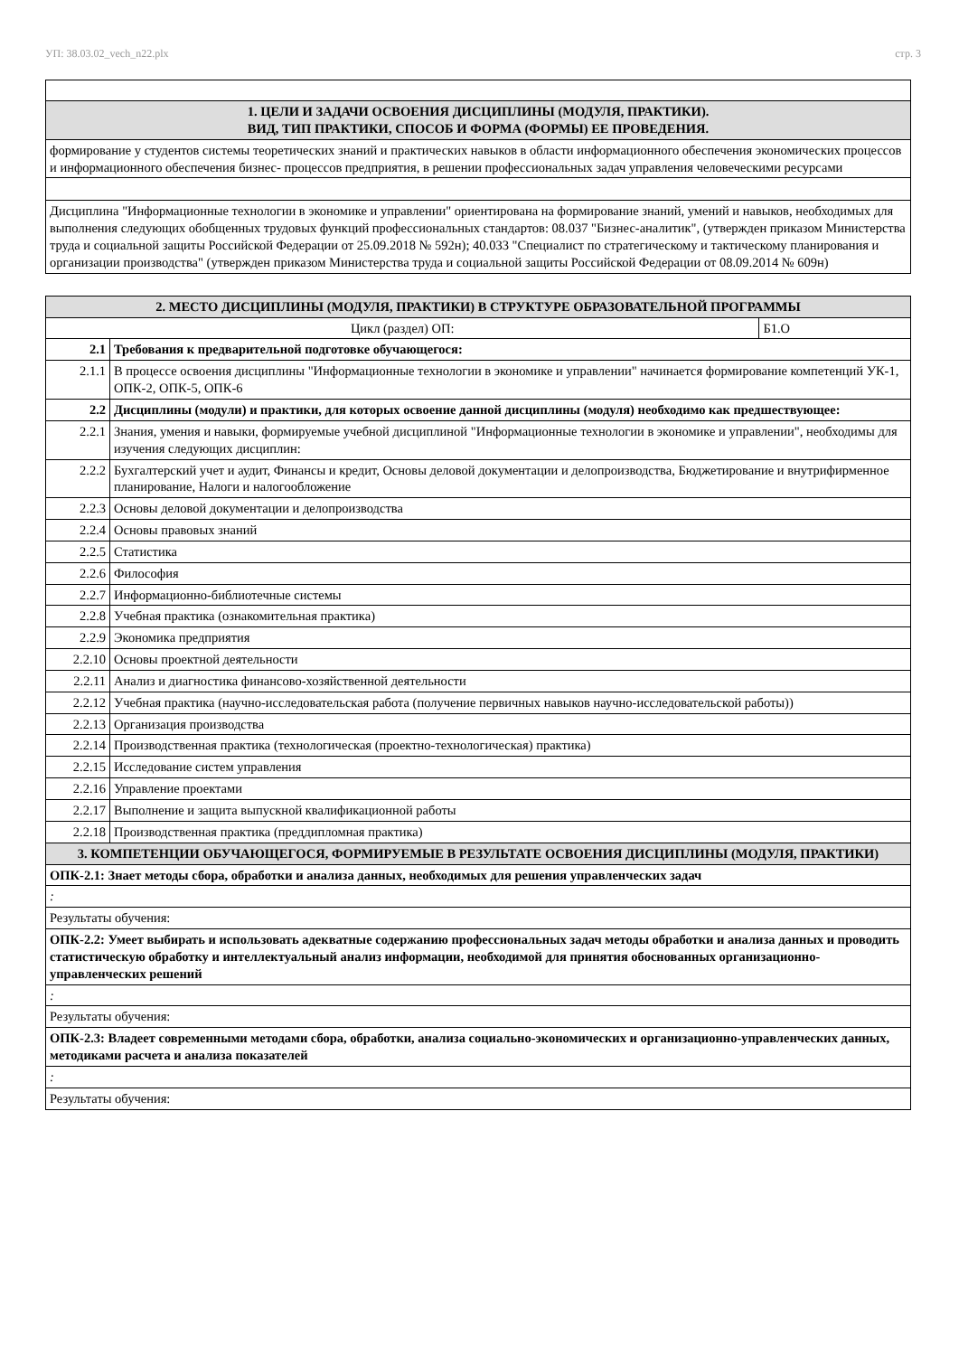УП: 38.03.02_vech_n22.plx стр. 3
| 1. ЦЕЛИ И ЗАДАЧИ ОСВОЕНИЯ ДИСЦИПЛИНЫ (МОДУЛЯ, ПРАКТИКИ). ВИД, ТИП ПРАКТИКИ, СПОСОБ И ФОРМА (ФОРМЫ) ЕЕ ПРОВЕДЕНИЯ. |
| формирование у студентов системы теоретических знаний и практических навыков в области информационного обеспечения экономических процессов и информационного обеспечения бизнес- процессов предприятия, в решении профессиональных задач управления человеческими ресурсами |
| Дисциплина "Информационные технологии в экономике и управлении" ориентирована на формирование знаний, умений и навыков, необходимых для выполнения следующих обобщенных трудовых функций профессиональных стандартов: 08.037 "Бизнес-аналитик", (утвержден приказом Министерства труда и социальной защиты Российской Федерации от 25.09.2018 № 592н); 40.033 "Специалист по стратегическому и тактическому планирования и организации производства" (утвержден приказом Министерства труда и социальной защиты Российской Федерации от 08.09.2014 № 609н) |
| 2. МЕСТО ДИСЦИПЛИНЫ (МОДУЛЯ, ПРАКТИКИ) В СТРУКТУРЕ ОБРАЗОВАТЕЛЬНОЙ ПРОГРАММЫ | | |
| Цикл (раздел) ОП: | | Б1.О |
| 2.1 | Требования к предварительной подготовке обучающегося: | |
| 2.1.1 | В процессе освоения дисциплины "Информационные технологии в экономике и управлении" начинается формирование компетенций УК-1, ОПК-2, ОПК-5, ОПК-6 | |
| 2.2 | Дисциплины (модули) и практики, для которых освоение данной дисциплины (модуля) необходимо как предшествующее: | |
| 2.2.1 | Знания, умения и навыки, формируемые учебной дисциплиной "Информационные технологии в экономике и управлении", необходимы для изучения следующих дисциплин: | |
| 2.2.2 | Бухгалтерский учет и аудит, Финансы и кредит, Основы деловой документации и делопроизводства, Бюджетирование и внутрифирменное планирование, Налоги и налогообложение | |
| 2.2.3 | Основы деловой документации и делопроизводства | |
| 2.2.4 | Основы правовых знаний | |
| 2.2.5 | Статистика | |
| 2.2.6 | Философия | |
| 2.2.7 | Информационно-библиотечные системы | |
| 2.2.8 | Учебная практика (ознакомительная практика) | |
| 2.2.9 | Экономика предприятия | |
| 2.2.10 | Основы проектной деятельности | |
| 2.2.11 | Анализ и диагностика финансово-хозяйственной деятельности | |
| 2.2.12 | Учебная практика (научно-исследовательская работа (получение первичных навыков научно-исследовательской работы)) | |
| 2.2.13 | Организация производства | |
| 2.2.14 | Производственная практика (технологическая (проектно-технологическая) практика) | |
| 2.2.15 | Исследование систем управления | |
| 2.2.16 | Управление проектами | |
| 2.2.17 | Выполнение и защита выпускной квалификационной работы | |
| 2.2.18 | Производственная практика (преддипломная практика) | |
| 3. КОМПЕТЕНЦИИ ОБУЧАЮЩЕГОСЯ, ФОРМИРУЕМЫЕ В РЕЗУЛЬТАТЕ ОСВОЕНИЯ ДИСЦИПЛИНЫ (МОДУЛЯ, ПРАКТИКИ) | | |
| ОПК-2.1: Знает методы сбора, обработки и анализа данных, необходимых для решения управленческих задач | | |
| : | | |
| Результаты обучения: | | |
| ОПК-2.2: Умеет выбирать и использовать адекватные содержанию профессиональных задач методы обработки и анализа данных и проводить статистическую обработку и интеллектуальный анализ информации, необходимой для принятия обоснованных организационно-управленческих решений | | |
| : | | |
| Результаты обучения: | | |
| ОПК-2.3: Владеет современными методами сбора, обработки, анализа социально-экономических и организационно-управленческих данных, методиками расчета и анализа показателей | | |
| : | | |
| Результаты обучения: | | |